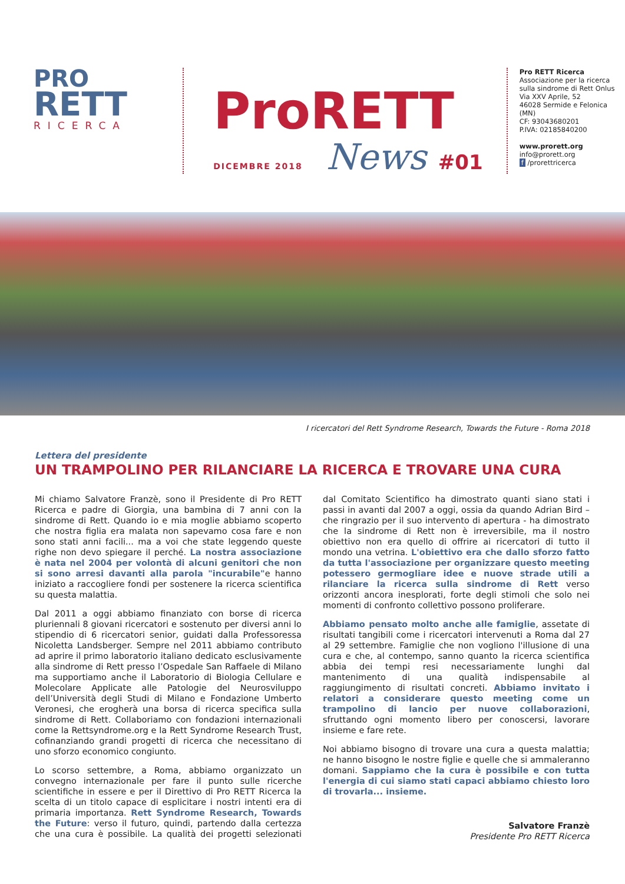PRO
RETT
RICERCA
ProRETT
DICEMBRE 2018 News #01
Pro RETT Ricerca
Associazione per la ricerca
sulla sindrome di Rett Onlus
Via XXV Aprile, 52
46028 Sermide e Felonica (MN)
CF: 93043680201
P.IVA: 02185840200
www.prorett.org
info@prorett.org
f /prorettricerca
I ricercatori del Rett Syndrome Research, Towards the Future - Roma 2018
Lettera del presidente
UN TRAMPOLINO PER RILANCIARE LA RICERCA E TROVARE UNA CURA
Mi chiamo Salvatore Franzè, sono il Presidente di Pro RETT Ricerca e padre di Giorgia, una bambina di 7 anni con la sindrome di Rett. Quando io e mia moglie abbiamo scoperto che nostra figlia era malata non sapevamo cosa fare e non sono stati anni facili... ma a voi che state leggendo queste righe non devo spiegare il perché. La nostra associazione è nata nel 2004 per volontà di alcuni genitori che non si sono arresi davanti alla parola "incurabile"e hanno iniziato a raccogliere fondi per sostenere la ricerca scientifica su questa malattia.
Dal 2011 a oggi abbiamo finanziato con borse di ricerca pluriennali 8 giovani ricercatori e sostenuto per diversi anni lo stipendio di 6 ricercatori senior, guidati dalla Professoressa Nicoletta Landsberger. Sempre nel 2011 abbiamo contributo ad aprire il primo laboratorio italiano dedicato esclusivamente alla sindrome di Rett presso l’Ospedale San Raffaele di Milano ma supportiamo anche il Laboratorio di Biologia Cellulare e Molecolare Applicate alle Patologie del Neurosviluppo dell’Università degli Studi di Milano e Fondazione Umberto Veronesi, che erogherà una borsa di ricerca specifica sulla sindrome di Rett. Collaboriamo con fondazioni internazionali come la Rettsyndrome.org e la Rett Syndrome Research Trust, cofinanziando grandi progetti di ricerca che necessitano di uno sforzo economico congiunto.
Lo scorso settembre, a Roma, abbiamo organizzato un convegno internazionale per fare il punto sulle ricerche scientifiche in essere e per il Direttivo di Pro RETT Ricerca la scelta di un titolo capace di esplicitare i nostri intenti era di primaria importanza. Rett Syndrome Research, Towards the Future: verso il futuro, quindi, partendo dalla certezza che una cura è possibile. La qualità dei progetti selezionati dal Comitato Scientifico ha dimostrato quanti siano stati i passi in avanti dal 2007 a oggi, ossia da quando Adrian Bird – che ringrazio per il suo intervento di apertura - ha dimostrato che la sindrome di Rett non è irreversibile, ma il nostro obiettivo non era quello di offrire ai ricercatori di tutto il mondo una vetrina. L'obiettivo era che dallo sforzo fatto da tutta l'associazione per organizzare questo meeting potessero germogliare idee e nuove strade utili a rilanciare la ricerca sulla sindrome di Rett verso orizzonti ancora inesplorati, forte degli stimoli che solo nei momenti di confronto collettivo possono proliferare.
Abbiamo pensato molto anche alle famiglie, assetate di risultati tangibili come i ricercatori intervenuti a Roma dal 27 al 29 settembre. Famiglie che non vogliono l'illusione di una cura e che, al contempo, sanno quanto la ricerca scientifica abbia dei tempi resi necessariamente lunghi dal mantenimento di una qualità indispensabile al raggiungimento di risultati concreti. Abbiamo invitato i relatori a considerare questo meeting come un trampolino di lancio per nuove collaborazioni, sfruttando ogni momento libero per conoscersi, lavorare insieme e fare rete.
Noi abbiamo bisogno di trovare una cura a questa malattia; ne hanno bisogno le nostre figlie e quelle che si ammaleranno domani. Sappiamo che la cura è possibile e con tutta l'energia di cui siamo stati capaci abbiamo chiesto loro di trovarla... insieme.
Salvatore Franzè
Presidente Pro RETT Ricerca